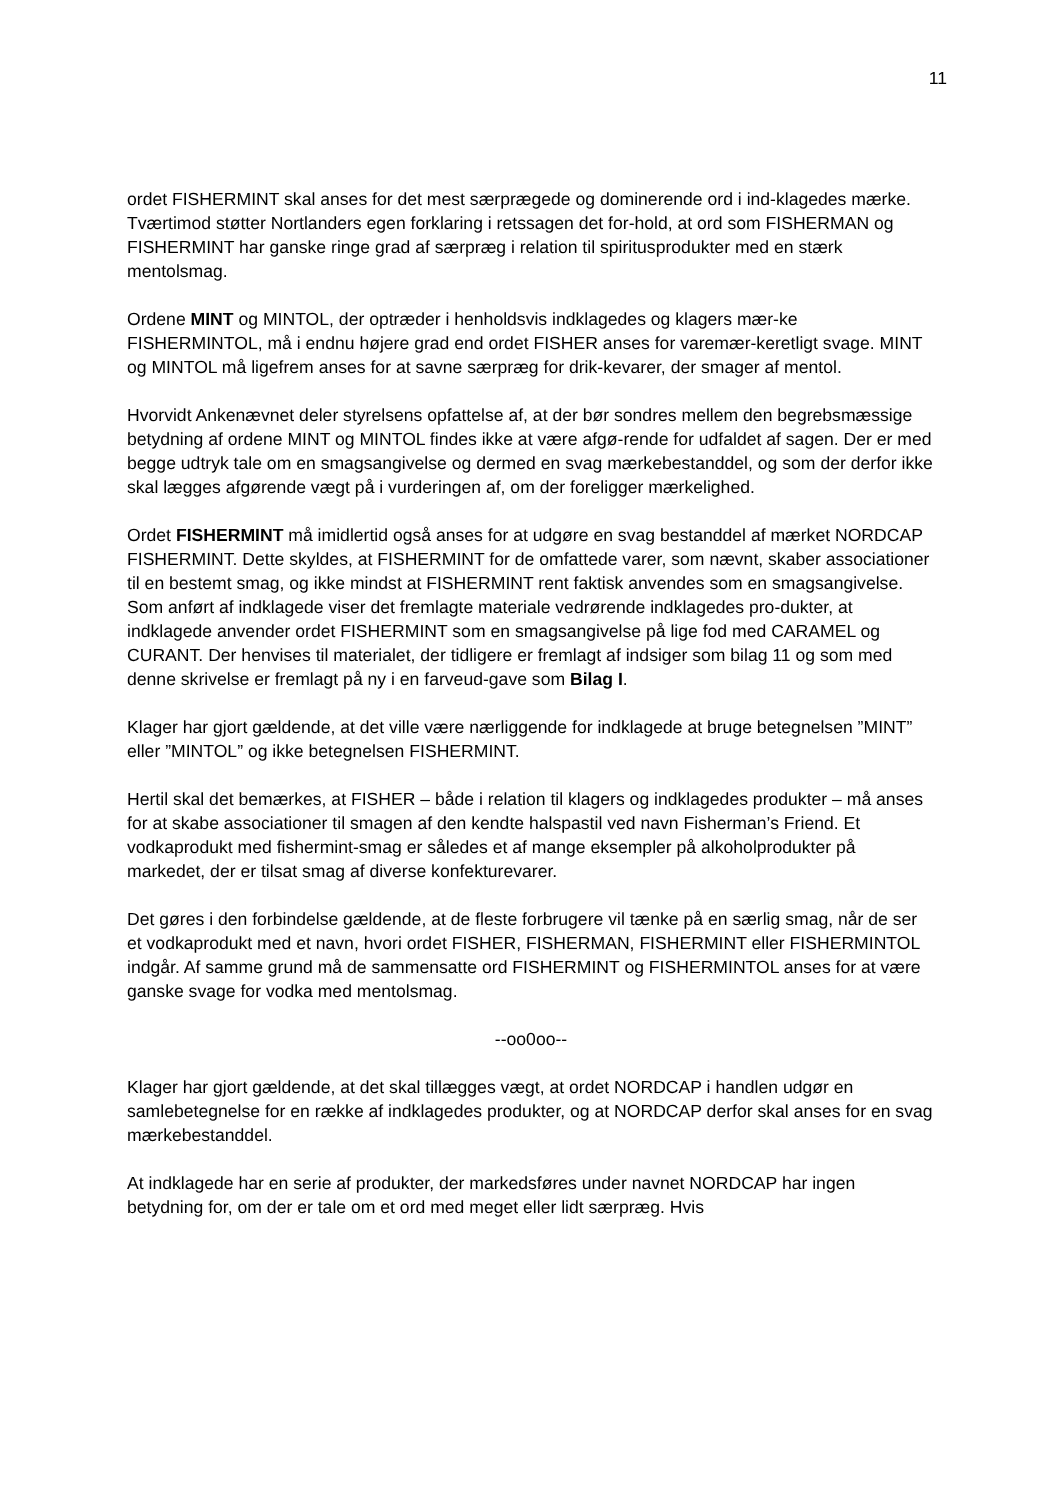11
ordet FISHERMINT skal anses for det mest særprægede og dominerende ord i ind-klagedes mærke. Tværtimod støtter Nortlanders egen forklaring i retssagen det for-hold, at ord som FISHERMAN og FISHERMINT har ganske ringe grad af særpræg i relation til spiritusprodukter med en stærk mentolsmag.
Ordene MINT og MINTOL, der optræder i henholdsvis indklagedes og klagers mær-ke FISHERMINTOL, må i endnu højere grad end ordet FISHER anses for varemær-keretligt svage. MINT og MINTOL må ligefrem anses for at savne særpræg for drik-kevarer, der smager af mentol.
Hvorvidt Ankenævnet deler styrelsens opfattelse af, at der bør sondres mellem den begrebsmæssige betydning af ordene MINT og MINTOL findes ikke at være afgø-rende for udfaldet af sagen. Der er med begge udtryk tale om en smagsangivelse og dermed en svag mærkebestanddel, og som der derfor ikke skal lægges afgørende vægt på i vurderingen af, om der foreligger mærkelighed.
Ordet FISHERMINT må imidlertid også anses for at udgøre en svag bestanddel af mærket NORDCAP FISHERMINT. Dette skyldes, at FISHERMINT for de omfattede varer, som nævnt, skaber associationer til en bestemt smag, og ikke mindst at FISHERMINT rent faktisk anvendes som en smagsangivelse.
Som anført af indklagede viser det fremlagte materiale vedrørende indklagedes pro-dukter, at indklagede anvender ordet FISHERMINT som en smagsangivelse på lige fod med CARAMEL og CURANT. Der henvises til materialet, der tidligere er fremlagt af indsiger som bilag 11 og som med denne skrivelse er fremlagt på ny i en farveud-gave som Bilag I.
Klager har gjort gældende, at det ville være nærliggende for indklagede at bruge betegnelsen ”MINT” eller ”MINTOL” og ikke betegnelsen FISHERMINT.
Hertil skal det bemærkes, at FISHER – både i relation til klagers og indklagedes produkter – må anses for at skabe associationer til smagen af den kendte halspastil ved navn Fisherman’s Friend. Et vodkaprodukt med fishermint-smag er således et af mange eksempler på alkoholprodukter på markedet, der er tilsat smag af diverse konfekturevarer.
Det gøres i den forbindelse gældende, at de fleste forbrugere vil tænke på en særlig smag, når de ser et vodkaprodukt med et navn, hvori ordet FISHER, FISHERMAN, FISHERMINT eller FISHERMINTOL indgår. Af samme grund må de sammensatte ord FISHERMINT og FISHERMINTOL anses for at være ganske svage for vodka med mentolsmag.
--oo0oo--
Klager har gjort gældende, at det skal tillægges vægt, at ordet NORDCAP i handlen udgør en samlebetegnelse for en række af indklagedes produkter, og at NORDCAP derfor skal anses for en svag mærkebestanddel.
At indklagede har en serie af produkter, der markedsføres under navnet NORDCAP har ingen betydning for, om der er tale om et ord med meget eller lidt særpræg. Hvis